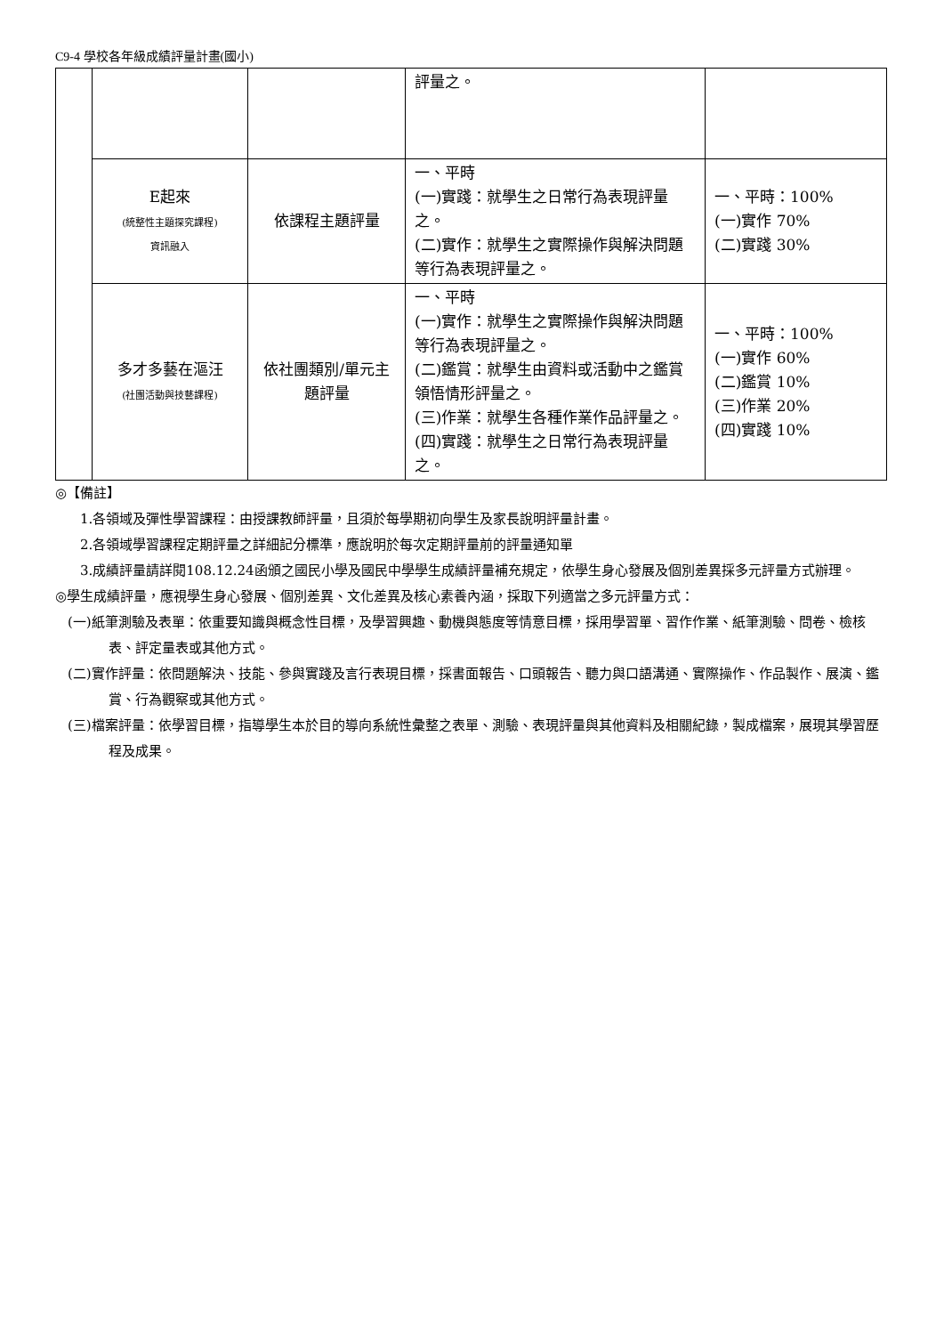C9-4 學校各年級成績評量計畫(國小)
| | | | 評量之。 | |
| | E起來 (統整性主題探究課程) 資訊融入 | 依課程主題評量 | 一、平時 (一)實踐：就學生之日常行為表現評量之。 (二)實作：就學生之實際操作與解決問題等行為表現評量之。 | 一、平時：100% (一)實作 70% (二)實踐 30% |
| | 多才多藝在漚汪 (社團活動與技藝課程) | 依社團類別/單元主題評量 | 一、平時 (一)實作：就學生之實際操作與解決問題等行為表現評量之。 (二)鑑賞：就學生由資料或活動中之鑑賞領悟情形評量之。 (三)作業：就學生各種作業作品評量之。 (四)實踐：就學生之日常行為表現評量之。 | 一、平時：100% (一)實作 60% (二)鑑賞 10% (三)作業 20% (四)實踐 10% |
◎【備註】
1.各領域及彈性學習課程：由授課教師評量，且須於每學期初向學生及家長說明評量計畫。
2.各領域學習課程定期評量之詳細記分標準，應說明於每次定期評量前的評量通知單
3.成績評量請詳閱108.12.24函頒之國民小學及國民中學學生成績評量補充規定，依學生身心發展及個別差異採多元評量方式辦理。
◎學生成績評量，應視學生身心發展、個別差異、文化差異及核心素養內涵，採取下列適當之多元評量方式：
(一)紙筆測驗及表單：依重要知識與概念性目標，及學習興趣、動機與態度等情意目標，採用學習單、習作作業、紙筆測驗、問卷、檢核表、評定量表或其他方式。
(二)實作評量：依問題解決、技能、參與實踐及言行表現目標，採書面報告、口頭報告、聽力與口語溝通、實際操作、作品製作、展演、鑑賞、行為觀察或其他方式。
(三)檔案評量：依學習目標，指導學生本於目的導向系統性彙整之表單、測驗、表現評量與其他資料及相關紀錄，製成檔案，展現其學習歷程及成果。